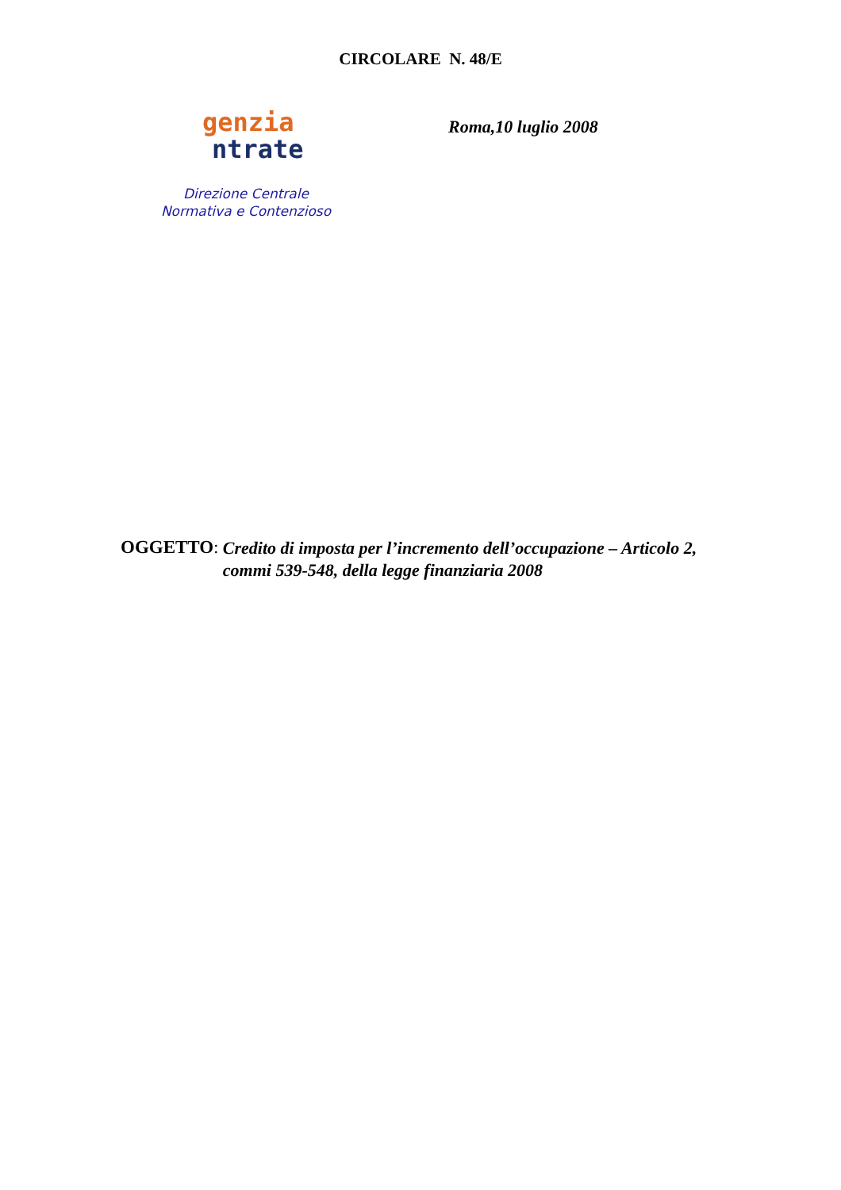CIRCOLARE N. 48/E
genzia
ntrate
Direzione Centrale
Normativa e Contenzioso
Roma,10 luglio 2008
OGGETTO: Credito di imposta per l’incremento dell’occupazione – Articolo 2, commi 539-548, della legge finanziaria 2008